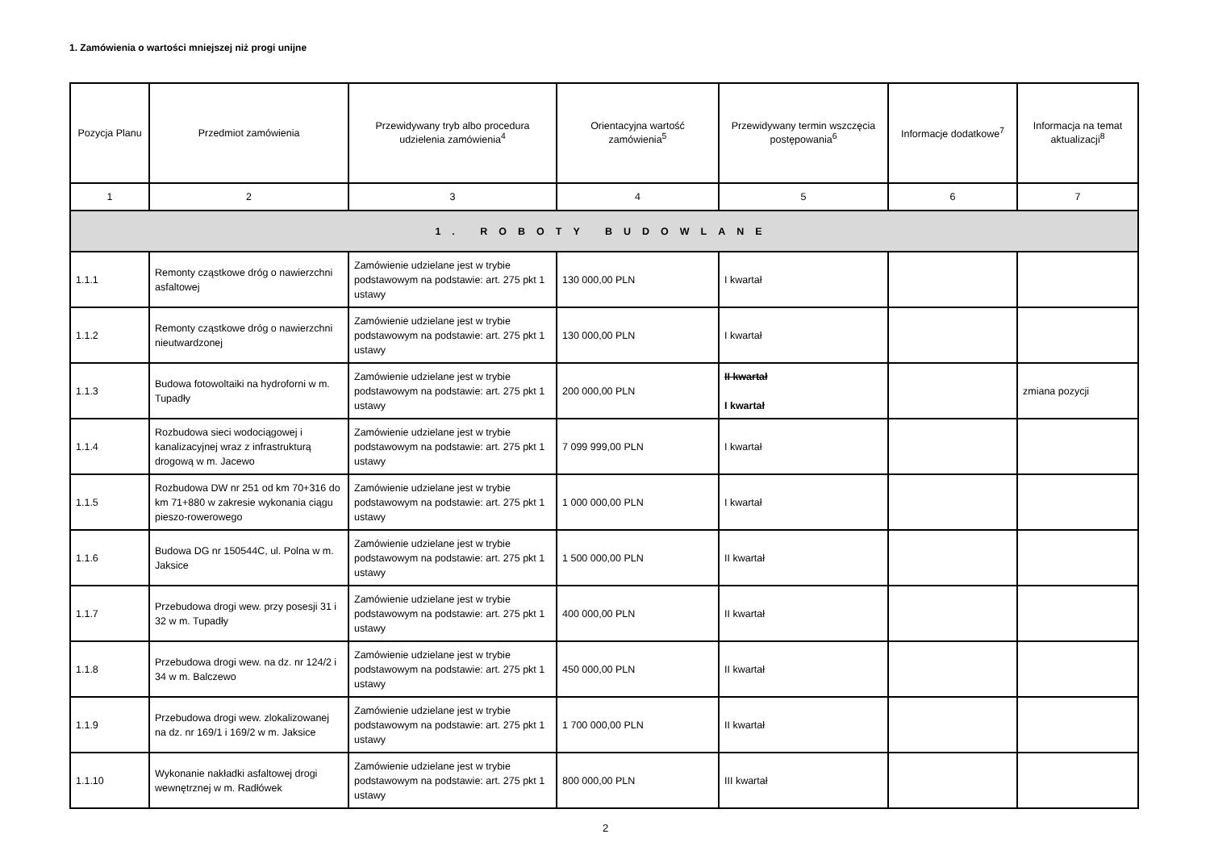1. Zamówienia o wartości mniejszej niż progi unijne
| Pozycja Planu | Przedmiot zamówienia | Przewidywany tryb albo procedura udzielenia zamówienia<sup>4</sup> | Orientacyjna wartość zamówienia<sup>5</sup> | Przewidywany termin wszczęcia postępowania<sup>6</sup> | Informacje dodatkowe<sup>7</sup> | Informacja na temat aktualizacji<sup>8</sup> |
| --- | --- | --- | --- | --- | --- | --- |
| 1 | 2 | 3 | 4 | 5 | 6 | 7 |
| 1. ROBOTY BUDOWLANE | | | | | | |
| 1.1.1 | Remonty cząstkowe dróg o nawierzchni asfaltowej | Zamówienie udzielane jest w trybie podstawowym na podstawie: art. 275 pkt 1 ustawy | 130 000,00 PLN | I kwartał | | |
| 1.1.2 | Remonty cząstkowe dróg o nawierzchni nieutwardzonej | Zamówienie udzielane jest w trybie podstawowym na podstawie: art. 275 pkt 1 ustawy | 130 000,00 PLN | I kwartał | | |
| 1.1.3 | Budowa fotowoltaiki na hydroforni w m. Tupadły | Zamówienie udzielane jest w trybie podstawowym na podstawie: art. 275 pkt 1 ustawy | 200 000,00 PLN | II kwartał I kwartał | | zmiana pozycji |
| 1.1.4 | Rozbudowa sieci wodociągowej i kanalizacyjnej wraz z infrastrukturą drogową w m. Jacewo | Zamówienie udzielane jest w trybie podstawowym na podstawie: art. 275 pkt 1 ustawy | 7 099 999,00 PLN | I kwartał | | |
| 1.1.5 | Rozbudowa DW nr 251 od km 70+316 do km 71+880 w zakresie wykonania ciągu pieszo-rowerowego | Zamówienie udzielane jest w trybie podstawowym na podstawie: art. 275 pkt 1 ustawy | 1 000 000,00 PLN | I kwartał | | |
| 1.1.6 | Budowa DG nr 150544C, ul. Polna w m. Jaksice | Zamówienie udzielane jest w trybie podstawowym na podstawie: art. 275 pkt 1 ustawy | 1 500 000,00 PLN | II kwartał | | |
| 1.1.7 | Przebudowa drogi wew. przy posesji 31 i 32 w m. Tupadły | Zamówienie udzielane jest w trybie podstawowym na podstawie: art. 275 pkt 1 ustawy | 400 000,00 PLN | II kwartał | | |
| 1.1.8 | Przebudowa drogi wew. na dz. nr 124/2 i 34 w m. Balczewo | Zamówienie udzielane jest w trybie podstawowym na podstawie: art. 275 pkt 1 ustawy | 450 000,00 PLN | II kwartał | | |
| 1.1.9 | Przebudowa drogi wew. zlokalizowanej na dz. nr 169/1 i 169/2 w m. Jaksice | Zamówienie udzielane jest w trybie podstawowym na podstawie: art. 275 pkt 1 ustawy | 1 700 000,00 PLN | II kwartał | | |
| 1.1.10 | Wykonanie nakładki asfaltowej drogi wewnętrznej w m. Radłówek | Zamówienie udzielane jest w trybie podstawowym na podstawie: art. 275 pkt 1 ustawy | 800 000,00 PLN | III kwartał | | |
2